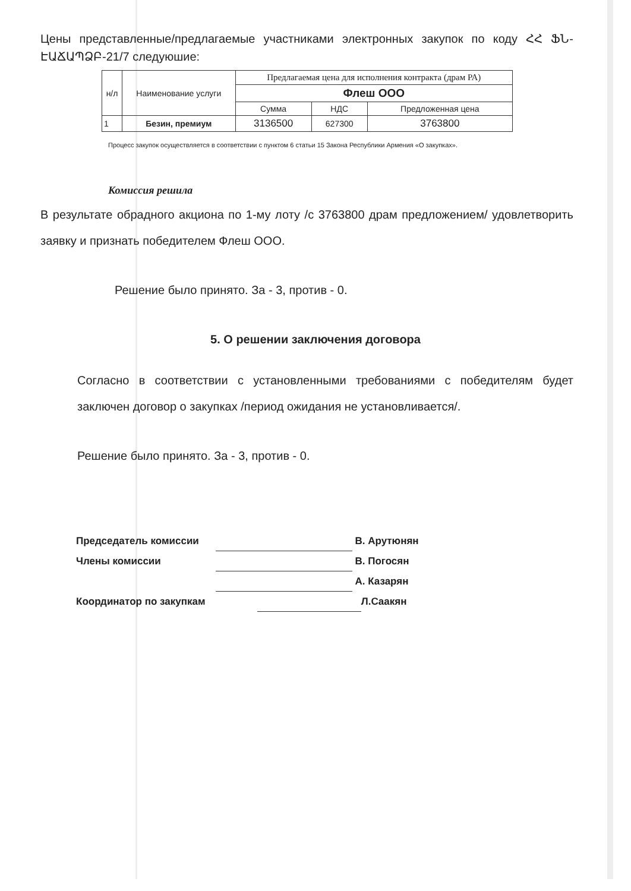Цены представленные/предлагаемые участниками электронных закупок по коду ՀՀ ՖՆ-ԷԱՃԱՊՁԲ-21/7 следуюшие:
| н/л | Наименование услуги | Предлагаемая цена для исполнения контракта (драм РА) | | |
| --- | --- | --- | --- | --- |
| | | Флеш ООО | | |
| | | Сумма | НДС | Предложенная цена |
| 1 | Безин, премиум | 3136500 | 627300 | 3763800 |
Процесс закупок осуществляется в соответствии с пунктом 6 статьи 15 Закона Республики Армения «О закупках».
Комиссия решила
В результате обрадного акциона по 1-му лоту /с 3763800 драм предложением/ удовлетворить заявку и признать победителем Флеш ООО.
Решение было принято. За - 3, против - 0.
5. О решении заключения договора
Согласно в соответствии с установленными требованиями с победителям будет заключен договор о закупках /период ожидания не установливается/.
Решение было принято. За - 3, против - 0.
Председатель комиссии В. Арутюнян
Члены комиссии В. Погосян
А. Казарян
Координатор по закупкам Л.Саакян